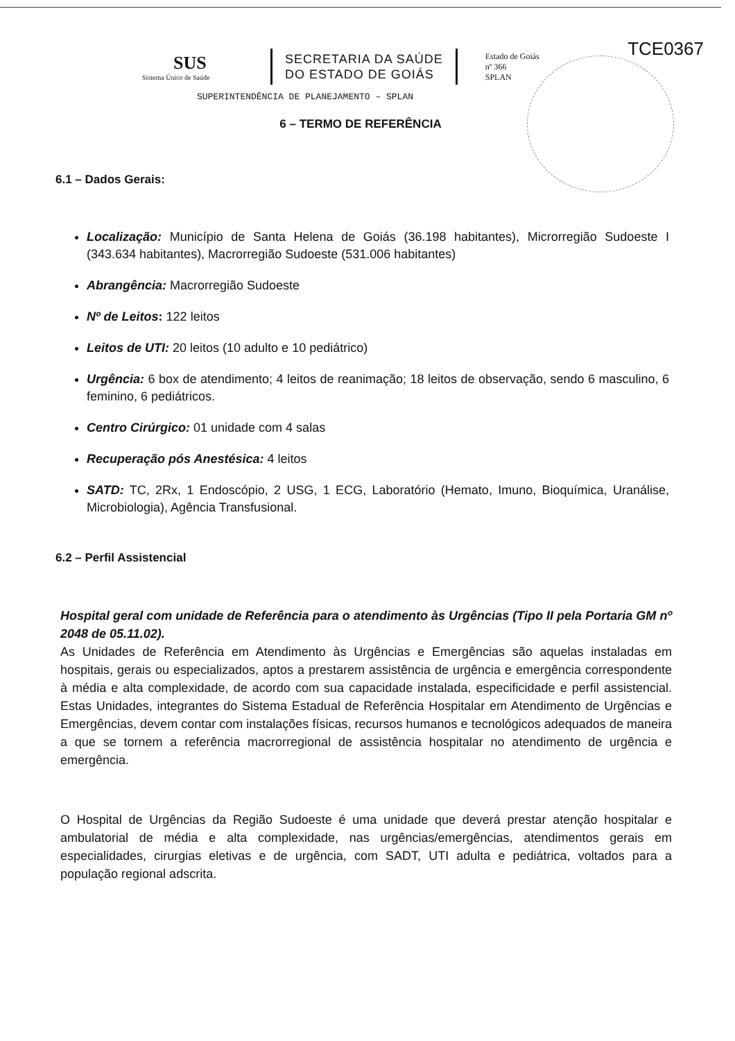TCE0367
SUS
Sistema Único de Saúde
SECRETARIA DA SAÚDE
DO ESTADO DE GOIÁS
Estado de Goiás
nº 366
SPLAN
SUPERINTENDÊNCIA DE PLANEJAMENTO – SPLAN
6 – TERMO DE REFERÊNCIA
6.1 – Dados Gerais:
Localização: Município de Santa Helena de Goiás (36.198 habitantes), Microrregião Sudoeste I (343.634 habitantes), Macrorregião Sudoeste (531.006 habitantes)
Abrangência: Macrorregião Sudoeste
Nº de Leitos: 122 leitos
Leitos de UTI: 20 leitos (10 adulto e 10 pediátrico)
Urgência: 6 box de atendimento; 4 leitos de reanimação; 18 leitos de observação, sendo 6 masculino, 6 feminino, 6 pediátricos.
Centro Cirúrgico: 01 unidade com 4 salas
Recuperação pós Anestésica: 4 leitos
SATD: TC, 2Rx, 1 Endoscópio, 2 USG, 1 ECG, Laboratório (Hemato, Imuno, Bioquímica, Uranálise, Microbiologia), Agência Transfusional.
6.2 – Perfil Assistencial
Hospital geral com unidade de Referência para o atendimento às Urgências (Tipo II pela Portaria GM nº 2048 de 05.11.02).
As Unidades de Referência em Atendimento às Urgências e Emergências são aquelas instaladas em hospitais, gerais ou especializados, aptos a prestarem assistência de urgência e emergência correspondente à média e alta complexidade, de acordo com sua capacidade instalada, especificidade e perfil assistencial. Estas Unidades, integrantes do Sistema Estadual de Referência Hospitalar em Atendimento de Urgências e Emergências, devem contar com instalações físicas, recursos humanos e tecnológicos adequados de maneira a que se tornem a referência macrorregional de assistência hospitalar no atendimento de urgência e emergência.
O Hospital de Urgências da Região Sudoeste é uma unidade que deverá prestar atenção hospitalar e ambulatorial de média e alta complexidade, nas urgências/emergências, atendimentos gerais em especialidades, cirurgias eletivas e de urgência, com SADT, UTI adulta e pediátrica, voltados para a população regional adscrita.